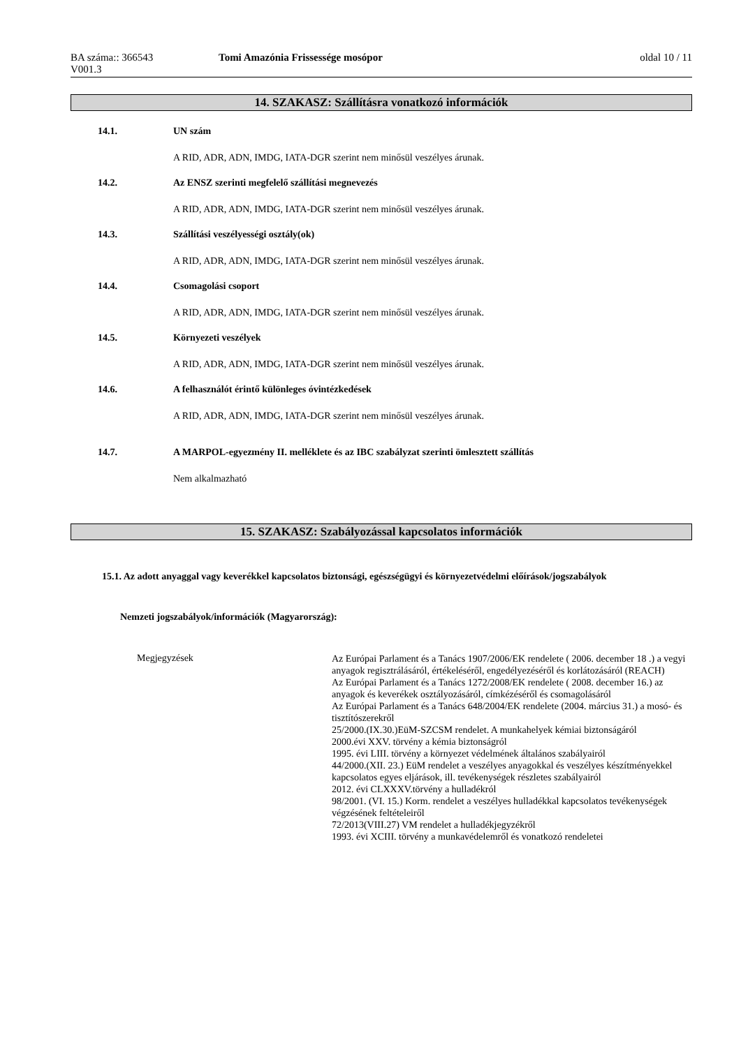BA száma:: 366543
V001.3
Tomi Amazónia Frissessége mosópor
oldal 10 / 11
14. SZAKASZ: Szállításra vonatkozó információk
14.1. UN szám
A RID, ADR, ADN, IMDG, IATA-DGR szerint nem minősül veszélyes árunak.
14.2. Az ENSZ szerinti megfelelő szállítási megnevezés
A RID, ADR, ADN, IMDG, IATA-DGR szerint nem minősül veszélyes árunak.
14.3. Szállítási veszélyességi osztály(ok)
A RID, ADR, ADN, IMDG, IATA-DGR szerint nem minősül veszélyes árunak.
14.4. Csomagolási csoport
A RID, ADR, ADN, IMDG, IATA-DGR szerint nem minősül veszélyes árunak.
14.5. Környezeti veszélyek
A RID, ADR, ADN, IMDG, IATA-DGR szerint nem minősül veszélyes árunak.
14.6. A felhasználót érintő különleges óvintézkedések
A RID, ADR, ADN, IMDG, IATA-DGR szerint nem minősül veszélyes árunak.
14.7. A MARPOL-egyezmény II. melléklete és az IBC szabályzat szerinti ömlesztett szállítás
Nem alkalmazható
15. SZAKASZ: Szabályozással kapcsolatos információk
15.1. Az adott anyaggal vagy keverékkel kapcsolatos biztonsági, egészségügyi és környezetvédelmi előírások/jogszabályok
Nemzeti jogszabályok/információk (Magyarország):
Megjegyzések
Az Európai Parlament és a Tanács 1907/2006/EK rendelete ( 2006. december 18 .) a vegyi anyagok regisztrálásáról, értékeléséről, engedélyezéséről és korlátozásáról (REACH)
Az Európai Parlament és a Tanács 1272/2008/EK rendelete ( 2008. december 16.) az anyagok és keverékek osztályozásáról, címkézéséről és csomagolásáról
Az Európai Parlament és a Tanács 648/2004/EK rendelete (2004. március 31.) a mosó- és tisztítószerekről
25/2000.(IX.30.)EüM-SZCSM rendelet. A munkahelyek kémiai biztonságáról
2000.évi XXV. törvény a kémia biztonságról
1995. évi LIII. törvény a környezet védelmének általános szabályairól
44/2000.(XII. 23.) EüM rendelet a veszélyes anyagokkal és veszélyes készítményekkel kapcsolatos egyes eljárások, ill. tevékenységek részletes szabályairól
2012. évi CLXXXV.törvény a hulladékról
98/2001. (VI. 15.) Korm. rendelet a veszélyes hulladékkal kapcsolatos tevékenységek végzésének feltételeiről
72/2013(VIII.27) VM rendelet a hulladékjegyzékről
1993. évi XCIII. törvény a munkavédelemről és vonatkozó rendeletei